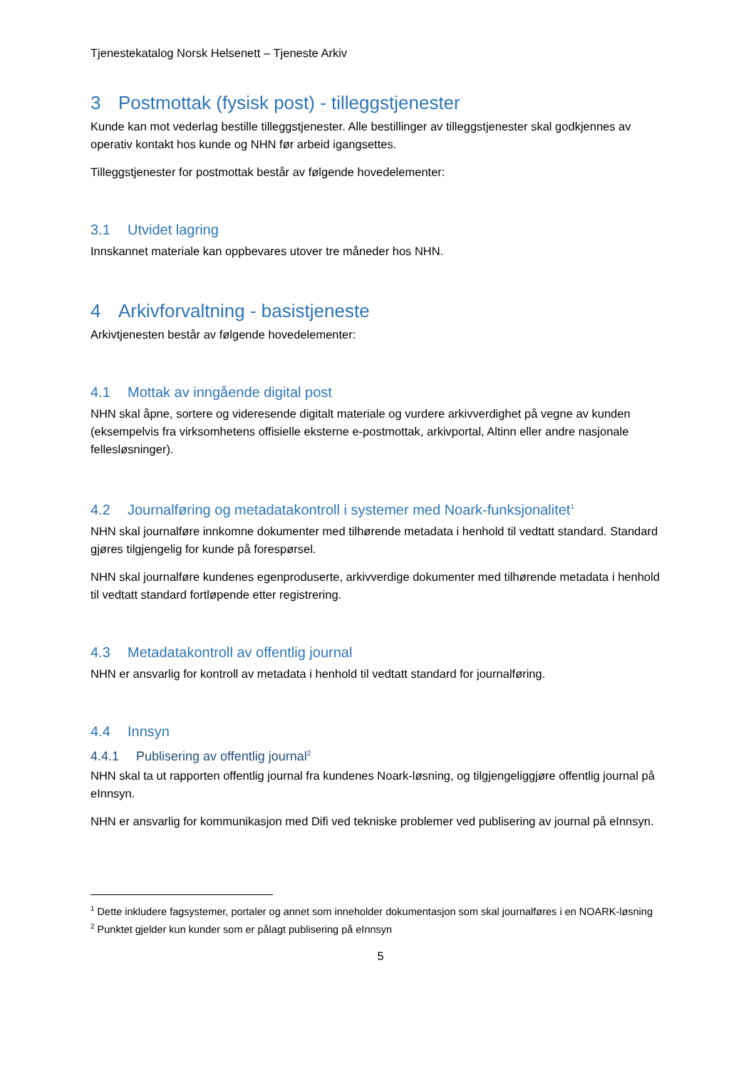Tjenestekatalog Norsk Helsenett – Tjeneste Arkiv
3 Postmottak (fysisk post) - tilleggstjenester
Kunde kan mot vederlag bestille tilleggstjenester. Alle bestillinger av tilleggstjenester skal godkjennes av operativ kontakt hos kunde og NHN før arbeid igangsettes.
Tilleggstjenester for postmottak består av følgende hovedelementer:
3.1 Utvidet lagring
Innskannet materiale kan oppbevares utover tre måneder hos NHN.
4 Arkivforvaltning - basistjeneste
Arkivtjenesten består av følgende hovedelementer:
4.1 Mottak av inngående digital post
NHN skal åpne, sortere og videresende digitalt materiale og vurdere arkivverdighet på vegne av kunden (eksempelvis fra virksomhetens offisielle eksterne e-postmottak, arkivportal, Altinn eller andre nasjonale fellesløsninger).
4.2 Journalføring og metadatakontroll i systemer med Noark-funksjonalitet<sup>1</sup>
NHN skal journalføre innkomne dokumenter med tilhørende metadata i henhold til vedtatt standard. Standard gjøres tilgjengelig for kunde på forespørsel.
NHN skal journalføre kundenes egenproduserte, arkivverdige dokumenter med tilhørende metadata i henhold til vedtatt standard fortløpende etter registrering.
4.3 Metadatakontroll av offentlig journal
NHN er ansvarlig for kontroll av metadata i henhold til vedtatt standard for journalføring.
4.4 Innsyn
4.4.1 Publisering av offentlig journal<sup>2</sup>
NHN skal ta ut rapporten offentlig journal fra kundenes Noark-løsning, og tilgjengeliggjøre offentlig journal på eInnsyn.
NHN er ansvarlig for kommunikasjon med Difi ved tekniske problemer ved publisering av journal på eInnsyn.
<sup>1</sup> Dette inkludere fagsystemer, portaler og annet som inneholder dokumentasjon som skal journalføres i en NOARK-løsning
<sup>2</sup> Punktet gjelder kun kunder som er pålagt publisering på eInnsyn
5